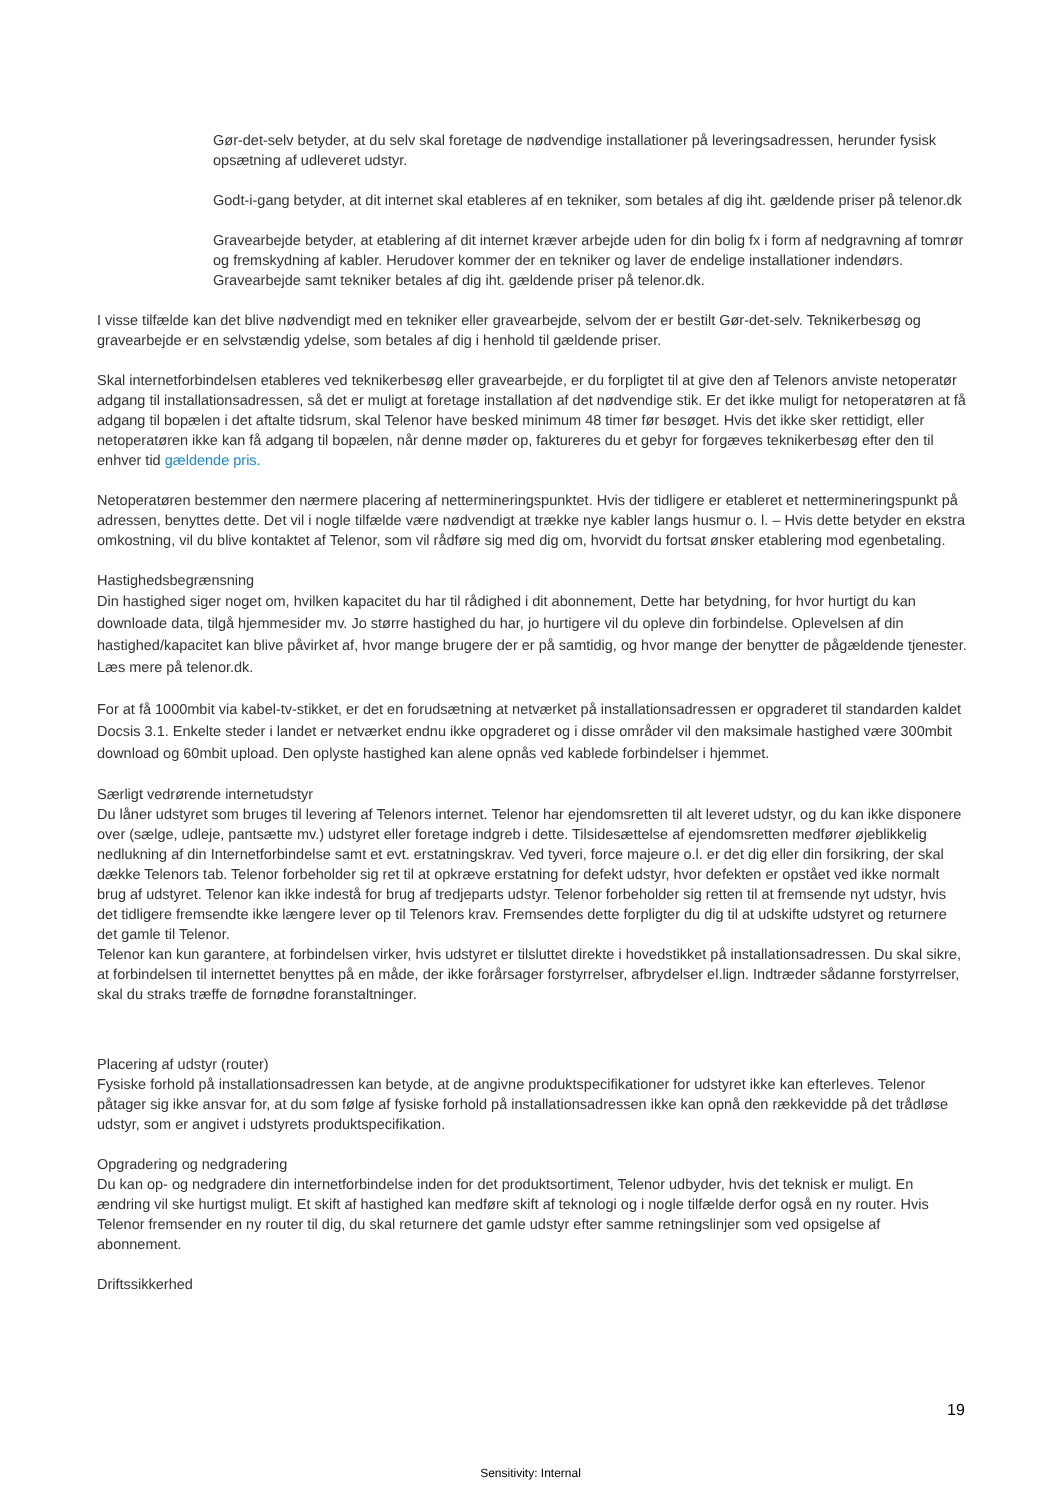Gør-det-selv betyder, at du selv skal foretage de nødvendige installationer på leveringsadressen, herunder fysisk opsætning af udleveret udstyr.
Godt-i-gang betyder, at dit internet skal etableres af en tekniker, som betales af dig iht. gældende priser på telenor.dk
Gravearbejde betyder, at etablering af dit internet kræver arbejde uden for din bolig fx i form af nedgravning af tomrør og fremskydning af kabler. Herudover kommer der en tekniker og laver de endelige installationer indendørs. Gravearbejde samt tekniker betales af dig iht. gældende priser på telenor.dk.
I visse tilfælde kan det blive nødvendigt med en tekniker eller gravearbejde, selvom der er bestilt Gør-det-selv. Teknikerbesøg og gravearbejde er en selvstændig ydelse, som betales af dig i henhold til gældende priser.
Skal internetforbindelsen etableres ved teknikerbesøg eller gravearbejde, er du forpligtet til at give den af Telenors anviste netoperatør adgang til installationsadressen, så det er muligt at foretage installation af det nødvendige stik. Er det ikke muligt for netoperatøren at få adgang til bopælen i det aftalte tidsrum, skal Telenor have besked minimum 48 timer før besøget. Hvis det ikke sker rettidigt, eller netoperatøren ikke kan få adgang til bopælen, når denne møder op, faktureres du et gebyr for forgæves teknikerbesøg efter den til enhver tid gældende pris.
Netoperatøren bestemmer den nærmere placering af nettermineringspunktet. Hvis der tidligere er etableret et nettermineringspunkt på adressen, benyttes dette. Det vil i nogle tilfælde være nødvendigt at trække nye kabler langs husmur o. l. – Hvis dette betyder en ekstra omkostning, vil du blive kontaktet af Telenor, som vil rådføre sig med dig om, hvorvidt du fortsat ønsker etablering mod egenbetaling.
Hastighedsbegrænsning
Din hastighed siger noget om, hvilken kapacitet du har til rådighed i dit abonnement, Dette har betydning, for hvor hurtigt du kan downloade data, tilgå hjemmesider mv. Jo større hastighed du har, jo hurtigere vil du opleve din forbindelse. Oplevelsen af din hastighed/kapacitet kan blive påvirket af, hvor mange brugere der er på samtidig, og hvor mange der benytter de pågældende tjenester. Læs mere på telenor.dk.
For at få 1000mbit via kabel-tv-stikket, er det en forudsætning at netværket på installationsadressen er opgraderet til standarden kaldet Docsis 3.1. Enkelte steder i landet er netværket endnu ikke opgraderet og i disse områder vil den maksimale hastighed være 300mbit download og 60mbit upload. Den oplyste hastighed kan alene opnås ved kablede forbindelser i hjemmet.
Særligt vedrørende internetudstyr
Du låner udstyret som bruges til levering af Telenors internet. Telenor har ejendomsretten til alt leveret udstyr, og du kan ikke disponere over (sælge, udleje, pantsætte mv.) udstyret eller foretage indgreb i dette. Tilsidesættelse af ejendomsretten medfører øjeblikkelig nedlukning af din Internetforbindelse samt et evt. erstatningskrav. Ved tyveri, force majeure o.l. er det dig eller din forsikring, der skal dække Telenors tab. Telenor forbeholder sig ret til at opkræve erstatning for defekt udstyr, hvor defekten er opstået ved ikke normalt brug af udstyret. Telenor kan ikke indestå for brug af tredjeparts udstyr. Telenor forbeholder sig retten til at fremsende nyt udstyr, hvis det tidligere fremsendte ikke længere lever op til Telenors krav. Fremsendes dette forpligter du dig til at udskifte udstyret og returnere det gamle til Telenor.
Telenor kan kun garantere, at forbindelsen virker, hvis udstyret er tilsluttet direkte i hovedstikket på installationsadressen. Du skal sikre, at forbindelsen til internettet benyttes på en måde, der ikke forårsager forstyrrelser, afbrydelser el.lign. Indtræder sådanne forstyrrelser, skal du straks træffe de fornødne foranstaltninger.
Placering af udstyr (router)
Fysiske forhold på installationsadressen kan betyde, at de angivne produktspecifikationer for udstyret ikke kan efterleves. Telenor påtager sig ikke ansvar for, at du som følge af fysiske forhold på installationsadressen ikke kan opnå den rækkevidde på det trådløse udstyr, som er angivet i udstyrets produktspecifikation.
Opgradering og nedgradering
Du kan op- og nedgradere din internetforbindelse inden for det produktsortiment, Telenor udbyder, hvis det teknisk er muligt. En ændring vil ske hurtigst muligt. Et skift af hastighed kan medføre skift af teknologi og i nogle tilfælde derfor også en ny router. Hvis Telenor fremsender en ny router til dig, du skal returnere det gamle udstyr efter samme retningslinjer som ved opsigelse af abonnement.
Driftssikkerhed
19
Sensitivity: Internal